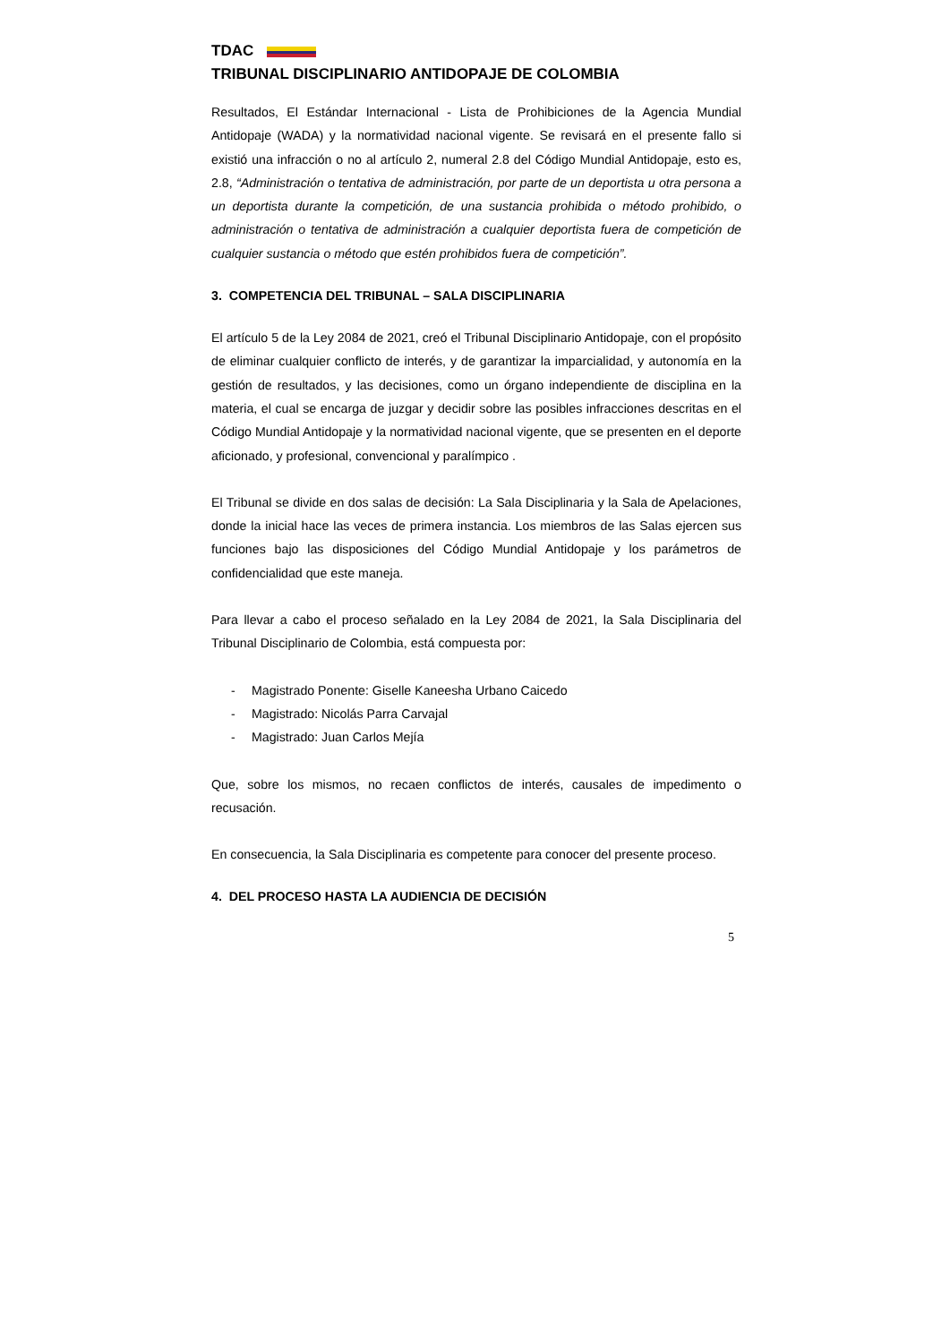TDAC
TRIBUNAL DISCIPLINARIO ANTIDOPAJE DE COLOMBIA
Resultados, El Estándar Internacional - Lista de Prohibiciones de la Agencia Mundial Antidopaje (WADA) y la normatividad nacional vigente. Se revisará en el presente fallo si existió una infracción o no al artículo 2, numeral 2.8 del Código Mundial Antidopaje, esto es, 2.8, “Administración o tentativa de administración, por parte de un deportista u otra persona a un deportista durante la competición, de una sustancia prohibida o método prohibido, o administración o tentativa de administración a cualquier deportista fuera de competición de cualquier sustancia o método que estén prohibidos fuera de competición”.
3. COMPETENCIA DEL TRIBUNAL – SALA DISCIPLINARIA
El artículo 5 de la Ley 2084 de 2021, creó el Tribunal Disciplinario Antidopaje, con el propósito de eliminar cualquier conflicto de interés, y de garantizar la imparcialidad, y autonomía en la gestión de resultados, y las decisiones, como un órgano independiente de disciplina en la materia, el cual se encarga de juzgar y decidir sobre las posibles infracciones descritas en el Código Mundial Antidopaje y la normatividad nacional vigente, que se presenten en el deporte aficionado, y profesional, convencional y paralímpico .
El Tribunal se divide en dos salas de decisión: La Sala Disciplinaria y la Sala de Apelaciones, donde la inicial hace las veces de primera instancia. Los miembros de las Salas ejercen sus funciones bajo las disposiciones del Código Mundial Antidopaje y los parámetros de confidencialidad que este maneja.
Para llevar a cabo el proceso señalado en la Ley 2084 de 2021, la Sala Disciplinaria del Tribunal Disciplinario de Colombia, está compuesta por:
- Magistrado Ponente: Giselle Kaneesha Urbano Caicedo
- Magistrado: Nicolás Parra Carvajal
- Magistrado: Juan Carlos Mejía
Que, sobre los mismos, no recaen conflictos de interés, causales de impedimento o recusación.
En consecuencia, la Sala Disciplinaria es competente para conocer del presente proceso.
4. DEL PROCESO HASTA LA AUDIENCIA DE DECISIÓN
5